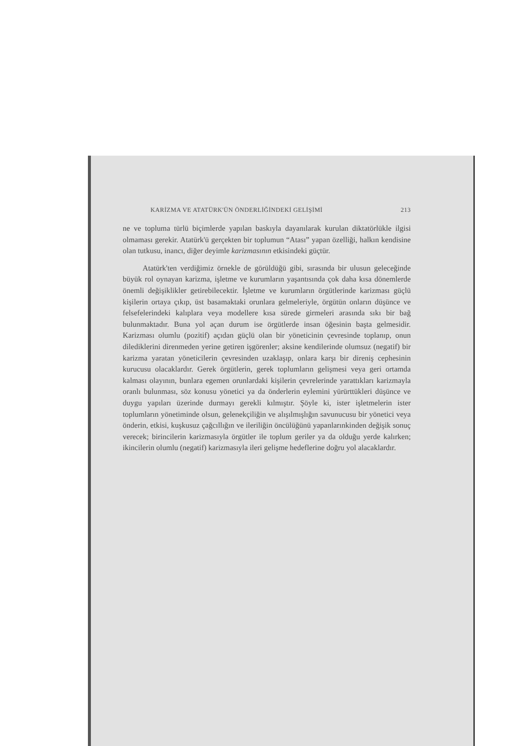KARİZMA VE ATATÜRK'ÜN ÖNDERLİĞİNDEKİ GELİŞİMİ 213
ne ve topluma türlü biçimlerde yapılan baskıyla dayanılarak kurulan diktatörlükle ilgisi olmaması gerekir. Atatürk'ü gerçekten bir toplumun “Atası” yapan özelliği, halkın kendisine olan tutkusu, inancı, diğer deyimle karizmasının etkisindeki güçtür.
Atatürk'ten verdiğimiz örnekle de görüldüğü gibi, sırasında bir ulusun geleceğinde büyük rol oynayan karizma, işletme ve kurumların yaşantısında çok daha kısa dönemlerde önemli değişiklikler getirebilecektir. İşletme ve kurumların örgütlerinde karizması güçlü kişilerin ortaya çıkıp, üst basamaktaki orunlara gelmeleriyle, örgütün onların düşünce ve felsefelerindeki kalıplara veya modellere kısa sürede girmeleri arasında sıkı bir bağ bulunmaktadır. Buna yol açan durum ise örgütlerde insan öğesinin başta gelmesidir. Karizması olumlu (pozitif) açıdan güçlü olan bir yöneticinin çevresinde toplanıp, onun dilediklerini direnmeden yerine getiren işgörenler; aksine kendilerinde olumsuz (negatif) bir karizma yaratan yöneticilerin çevresinden uzaklaşıp, onlara karşı bir direniş cephesinin kurucusu olacaklardır. Gerek örgütlerin, gerek toplumların gelişmesi veya geri ortamda kalması olayının, bunlara egemen orunlardaki kişilerin çevrelerinde yarattıkları karizmayla oranlı bulunması, söz konusu yönetici ya da önderlerin eylemini yürürttükleri düşünce ve duygu yapıları üzerinde durmayı gerekli kılmıştır. Şöyle ki, ister işletmelerin ister toplumların yönetiminde olsun, gelenekçiliğin ve alışılmışlığın savunucusu bir yönetici veya önderin, etkisi, kuşkusuz çağcıllığın ve ileriliğin öncülüğünü yapanlarınkinden değişik sonuç verecek; birincilerin karizmasıyla örgütler ile toplum geriler ya da olduğu yerde kalırken; ikincilerin olumlu (negatif) karizmasıyla ileri gelişme hedeflerine doğru yol alacaklardır.